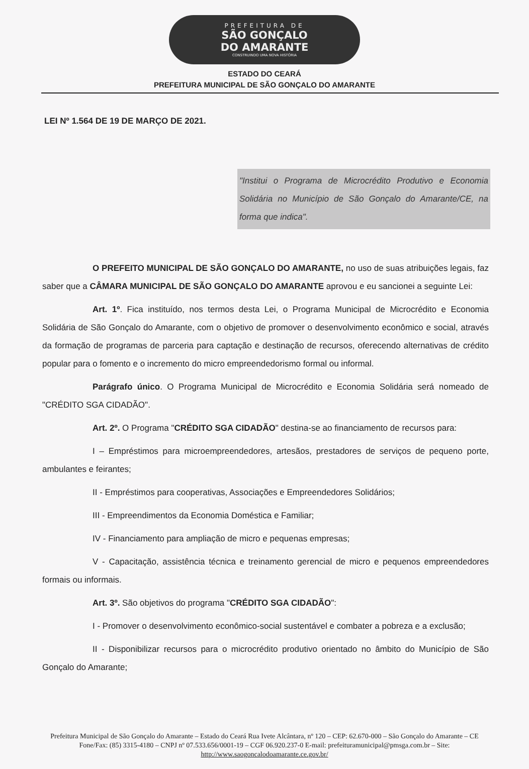PREFEITURA DE
SÃO GONÇALO
DO AMARANTE
CONSTRUINDO UMA NOVA HISTÓRIA
ESTADO DO CEARÁ
PREFEITURA MUNICIPAL DE SÃO GONÇALO DO AMARANTE
LEI Nº 1.564 DE 19 DE MARÇO DE 2021.
"Institui o Programa de Microcrédito Produtivo e Economia Solidária no Município de São Gonçalo do Amarante/CE, na forma que indica".
O PREFEITO MUNICIPAL DE SÃO GONÇALO DO AMARANTE, no uso de suas atribuições legais, faz saber que a CÂMARA MUNICIPAL DE SÃO GONÇALO DO AMARANTE aprovou e eu sancionei a seguinte Lei:
Art. 1º. Fica instituído, nos termos desta Lei, o Programa Municipal de Microcrédito e Economia Solidária de São Gonçalo do Amarante, com o objetivo de promover o desenvolvimento econômico e social, através da formação de programas de parceria para captação e destinação de recursos, oferecendo alternativas de crédito popular para o fomento e o incremento do micro empreendedorismo formal ou informal.
Parágrafo único. O Programa Municipal de Microcrédito e Economia Solidária será nomeado de "CRÉDITO SGA CIDADÃO".
Art. 2º. O Programa "CRÉDITO SGA CIDADÃO" destina-se ao financiamento de recursos para:
I – Empréstimos para microempreendedores, artesãos, prestadores de serviços de pequeno porte, ambulantes e feirantes;
II - Empréstimos para cooperativas, Associações e Empreendedores Solidários;
III - Empreendimentos da Economia Doméstica e Familiar;
IV - Financiamento para ampliação de micro e pequenas empresas;
V - Capacitação, assistência técnica e treinamento gerencial de micro e pequenos empreendedores formais ou informais.
Art. 3º. São objetivos do programa "CRÉDITO SGA CIDADÃO":
I - Promover o desenvolvimento econômico-social sustentável e combater a pobreza e a exclusão;
II - Disponibilizar recursos para o microcrédito produtivo orientado no âmbito do Município de São Gonçalo do Amarante;
Prefeitura Municipal de São Gonçalo do Amarante – Estado do Ceará Rua Ivete Alcântara, nº 120 – CEP: 62.670-000 – São Gonçalo do Amarante – CE Fone/Fax: (85) 3315-4180 – CNPJ nº 07.533.656/0001-19 – CGF 06.920.237-0 E-mail: prefeituramunicipal@pmsga.com.br – Site: http://www.saogoncalodoamarante.ce.gov.br/